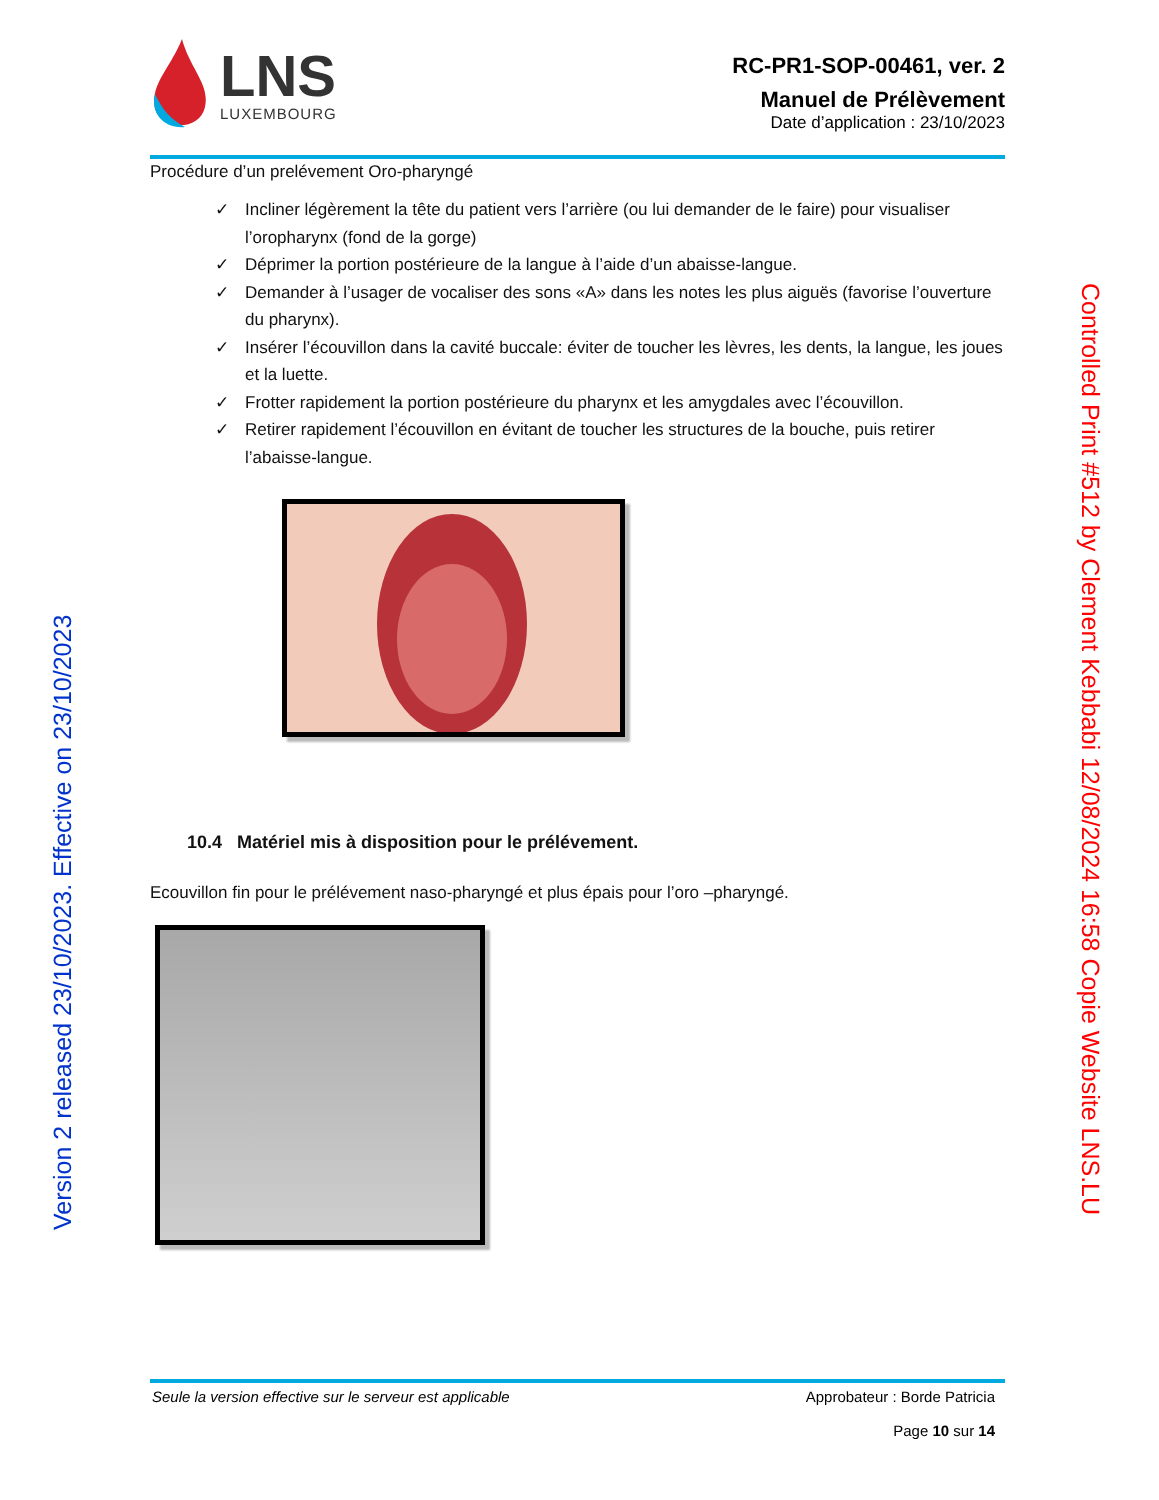LNS
LUXEMBOURG
RC-PR1-SOP-00461, ver. 2
Manuel de Prélèvement
Date d’application : 23/10/2023
Procédure d’un prelévement Oro-pharyngé
✓ Incliner légèrement la tête du patient vers l’arrière (ou lui demander de le faire) pour visualiser l’oropharynx (fond de la gorge)
✓ Déprimer la portion postérieure de la langue à l’aide d’un abaisse-langue.
✓ Demander à l’usager de vocaliser des sons «A» dans les notes les plus aiguës (favorise l’ouverture du pharynx).
✓ Insérer l’écouvillon dans la cavité buccale: éviter de toucher les lèvres, les dents, la langue, les joues et la luette.
✓ Frotter rapidement la portion postérieure du pharynx et les amygdales avec l’écouvillon.
✓ Retirer rapidement l’écouvillon en évitant de toucher les structures de la bouche, puis retirer l’abaisse-langue.
10.4 Matériel mis à disposition pour le prélévement.
Ecouvillon fin pour le prélévement naso-pharyngé et plus épais pour l’oro –pharyngé.
Version 2 released 23/10/2023. Effective on 23/10/2023
Controlled Print #512 by Clement Kebbabi 12/08/2024 16:58 Copie Website LNS.LU
Seule la version effective sur le serveur est applicable
Approbateur : Borde Patricia
Page 10 sur 14